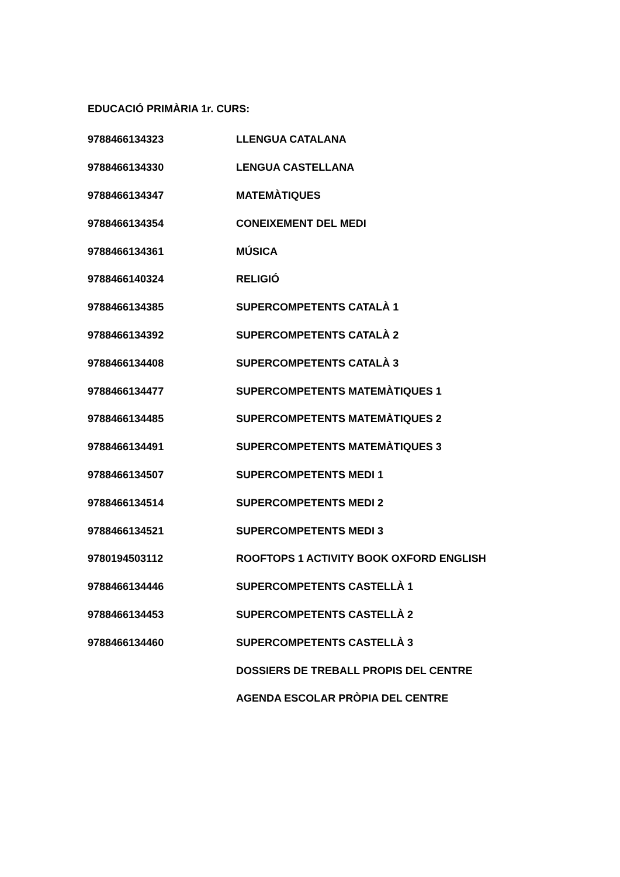EDUCACIÓ PRIMÀRIA 1r. CURS:
| 9788466134323 | LLENGUA CATALANA |
| 9788466134330 | LENGUA CASTELLANA |
| 9788466134347 | MATEMÀTIQUES |
| 9788466134354 | CONEIXEMENT DEL MEDI |
| 9788466134361 | MÚSICA |
| 9788466140324 | RELIGIÓ |
| 9788466134385 | SUPERCOMPETENTS CATALÀ 1 |
| 9788466134392 | SUPERCOMPETENTS CATALÀ 2 |
| 9788466134408 | SUPERCOMPETENTS CATALÀ 3 |
| 9788466134477 | SUPERCOMPETENTS MATEMÀTIQUES 1 |
| 9788466134485 | SUPERCOMPETENTS MATEMÀTIQUES 2 |
| 9788466134491 | SUPERCOMPETENTS MATEMÀTIQUES 3 |
| 9788466134507 | SUPERCOMPETENTS MEDI 1 |
| 9788466134514 | SUPERCOMPETENTS MEDI 2 |
| 9788466134521 | SUPERCOMPETENTS MEDI 3 |
| 9780194503112 | ROOFTOPS 1 ACTIVITY BOOK OXFORD ENGLISH |
| 9788466134446 | SUPERCOMPETENTS CASTELLÀ 1 |
| 9788466134453 | SUPERCOMPETENTS CASTELLÀ 2 |
| 9788466134460 | SUPERCOMPETENTS CASTELLÀ 3 |
| | DOSSIERS DE TREBALL PROPIS DEL CENTRE |
| | AGENDA ESCOLAR PRÒPIA DEL CENTRE |